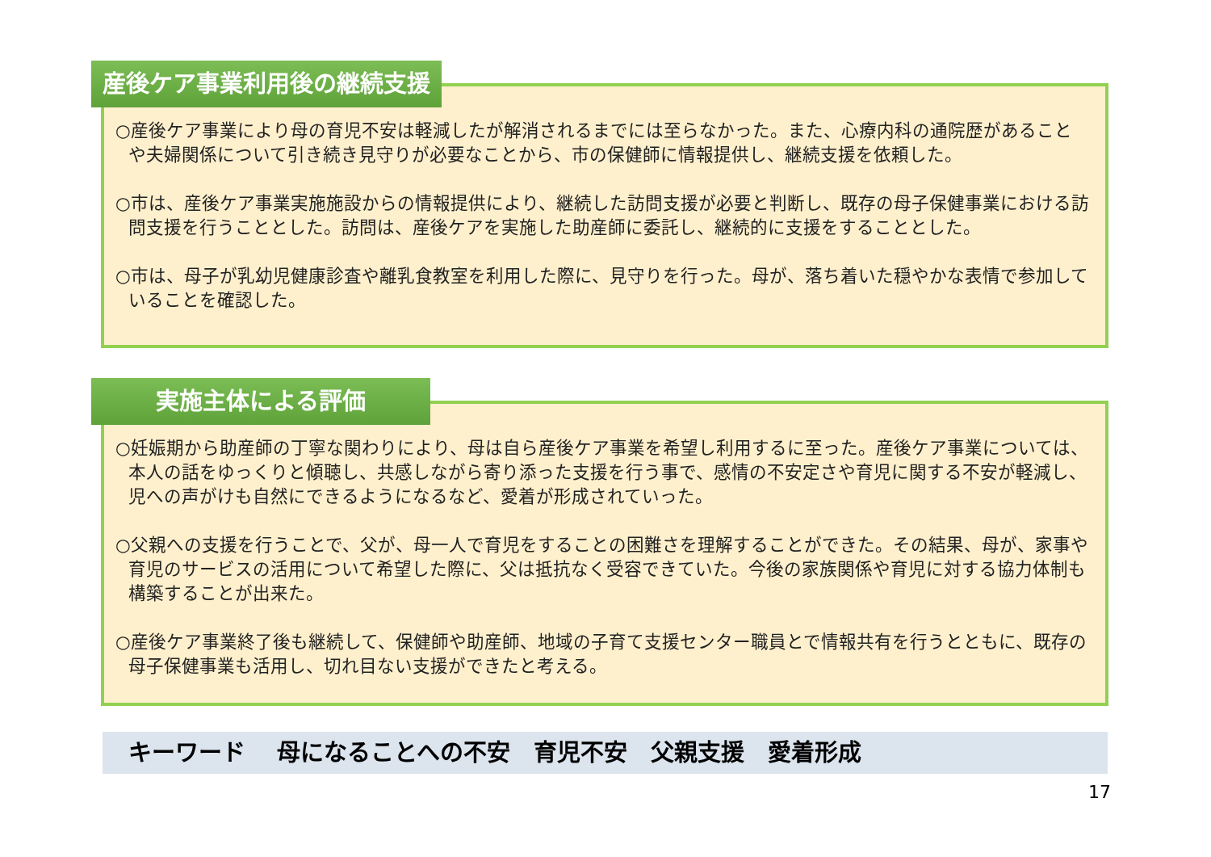産後ケア事業利用後の継続支援
○産後ケア事業により母の育児不安は軽減したが解消されるまでには至らなかった。また、心療内科の通院歴があることや夫婦関係について引き続き見守りが必要なことから、市の保健師に情報提供し、継続支援を依頼した。
○市は、産後ケア事業実施施設からの情報提供により、継続した訪問支援が必要と判断し、既存の母子保健事業における訪問支援を行うこととした。訪問は、産後ケアを実施した助産師に委託し、継続的に支援をすることとした。
○市は、母子が乳幼児健康診査や離乳食教室を利用した際に、見守りを行った。母が、落ち着いた穏やかな表情で参加していることを確認した。
実施主体による評価
○妊娠期から助産師の丁寧な関わりにより、母は自ら産後ケア事業を希望し利用するに至った。産後ケア事業については、本人の話をゆっくりと傾聴し、共感しながら寄り添った支援を行う事で、感情の不安定さや育児に関する不安が軽減し、児への声がけも自然にできるようになるなど、愛着が形成されていった。
○父親への支援を行うことで、父が、母一人で育児をすることの困難さを理解することができた。その結果、母が、家事や育児のサービスの活用について希望した際に、父は抵抗なく受容できていた。今後の家族関係や育児に対する協力体制も構築することが出来た。
○産後ケア事業終了後も継続して、保健師や助産師、地域の子育て支援センター職員とで情報共有を行うとともに、既存の母子保健事業も活用し、切れ目ない支援ができたと考える。
キーワード　 母になることへの不安　育児不安　父親支援　愛着形成
17